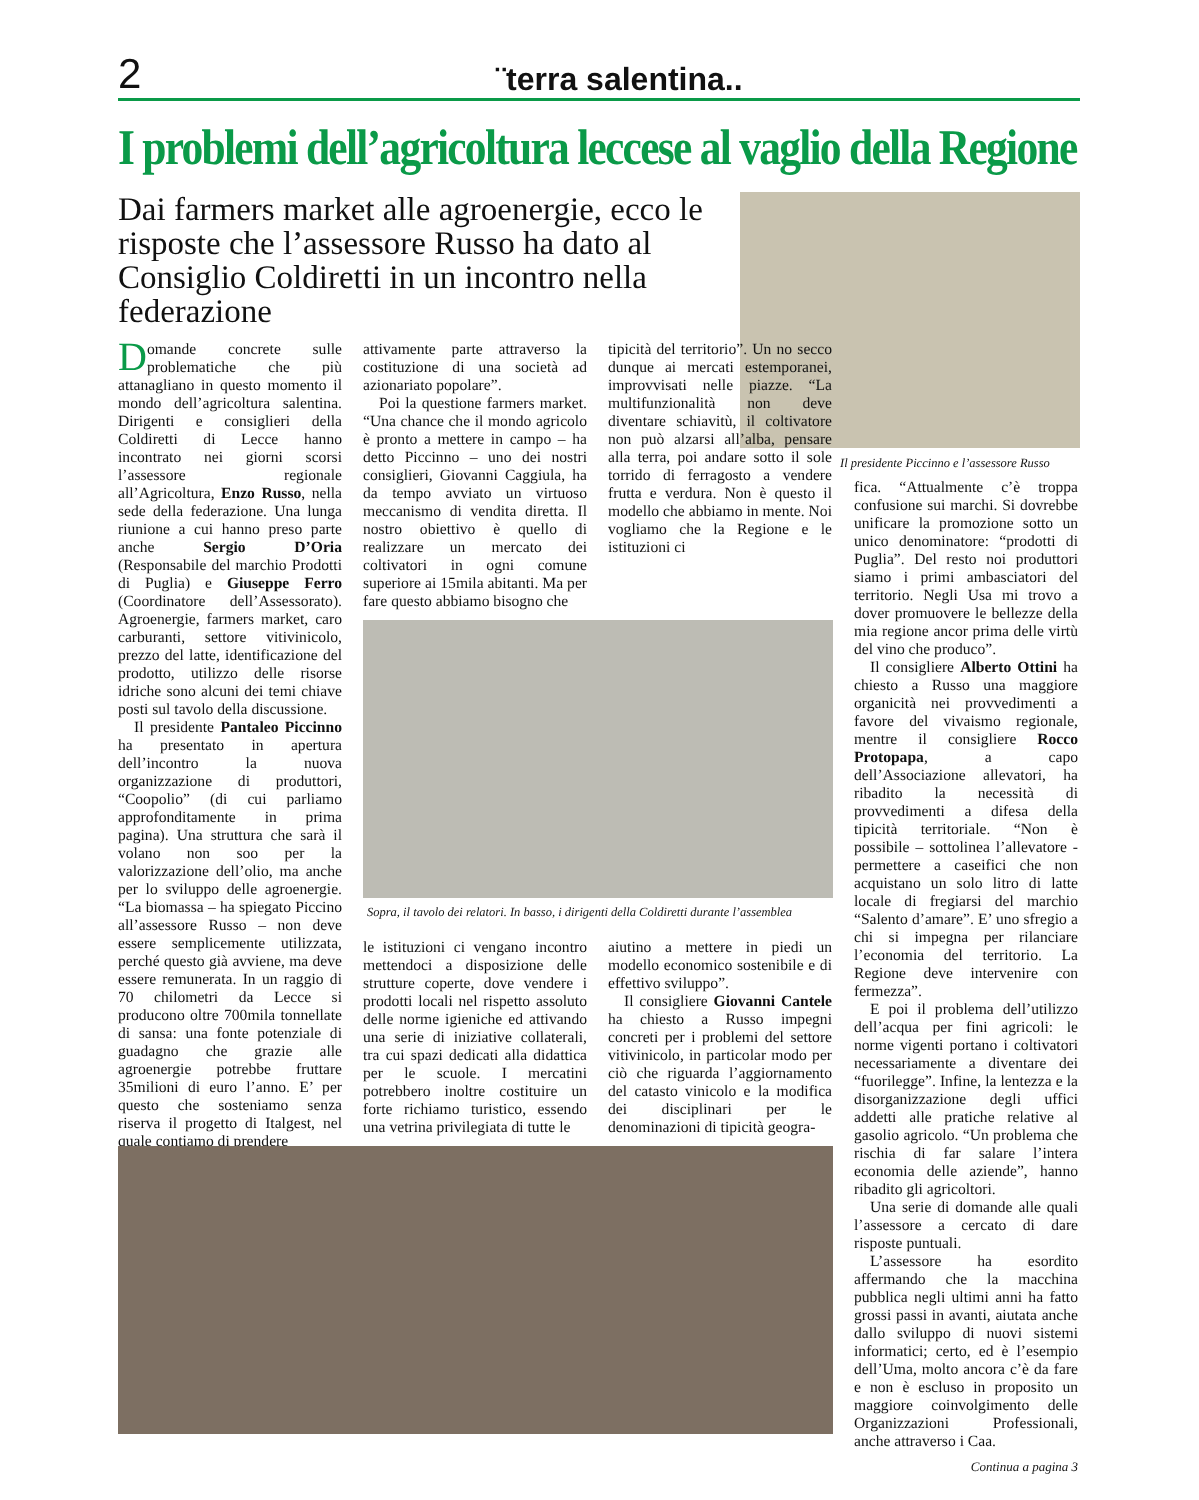2 ¨terra salentina..
I problemi dell’agricoltura leccese al vaglio della Regione
Dai farmers market alle agroenergie, ecco le risposte che l’assessore Russo ha dato al Consiglio Coldiretti in un incontro nella federazione
Il presidente Piccinno e l’assessore Russo
Domande concrete sulle problematiche che più attanagliano in questo momento il mondo dell’agricoltura salentina. Dirigenti e consiglieri della Coldiretti di Lecce hanno incontrato nei giorni scorsi l’assessore regionale all’Agricoltura, Enzo Russo, nella sede della federazione. Una lunga riunione a cui hanno preso parte anche Sergio D’Oria (Responsabile del marchio Prodotti di Puglia) e Giuseppe Ferro (Coordinatore dell’Assessorato). Agroenergie, farmers market, caro carburanti, settore vitivinicolo, prezzo del latte, identificazione del prodotto, utilizzo delle risorse idriche sono alcuni dei temi chiave posti sul tavolo della discussione.
Il presidente Pantaleo Piccinno ha presentato in apertura dell’incontro la nuova organizzazione di produttori, “Coopolio” (di cui parliamo approfonditamente in prima pagina). Una struttura che sarà il volano non soo per la valorizzazione dell’olio, ma anche per lo sviluppo delle agroenergie. “La biomassa – ha spiegato Piccino all’assessore Russo – non deve essere semplicemente utilizzata, perché questo già avviene, ma deve essere remunerata. In un raggio di 70 chilometri da Lecce si producono oltre 700mila tonnellate di sansa: una fonte potenziale di guadagno che grazie alle agroenergie potrebbe fruttare 35milioni di euro l’anno. E’ per questo che sosteniamo senza riserva il progetto di Italgest, nel quale contiamo di prendere
attivamente parte attraverso la costituzione di una società ad azionariato popolare”.
Poi la questione farmers market. “Una chance che il mondo agricolo è pronto a mettere in campo – ha detto Piccinno – uno dei nostri consiglieri, Giovanni Caggiula, ha da tempo avviato un virtuoso meccanismo di vendita diretta. Il nostro obiettivo è quello di realizzare un mercato dei coltivatori in ogni comune superiore ai 15mila abitanti. Ma per fare questo abbiamo bisogno che
tipicità del territorio”. Un no secco dunque ai mercati estemporanei, improvvisati nelle piazze. “La multifunzionalità non deve diventare schiavitù, il coltivatore non può alzarsi all’alba, pensare alla terra, poi andare sotto il sole torrido di ferragosto a vendere frutta e verdura. Non è questo il modello che abbiamo in mente. Noi vogliamo che la Regione e le istituzioni ci
Sopra, il tavolo dei relatori. In basso, i dirigenti della Coldiretti durante l’assemblea
le istituzioni ci vengano incontro mettendoci a disposizione delle strutture coperte, dove vendere i prodotti locali nel rispetto assoluto delle norme igieniche ed attivando una serie di iniziative collaterali, tra cui spazi dedicati alla didattica per le scuole. I mercatini potrebbero inoltre costituire un forte richiamo turistico, essendo una vetrina privilegiata di tutte le
aiutino a mettere in piedi un modello economico sostenibile e di effettivo sviluppo”.
Il consigliere Giovanni Cantele ha chiesto a Russo impegni concreti per i problemi del settore vitivinicolo, in particolar modo per ciò che riguarda l’aggiornamento del catasto vinicolo e la modifica dei disciplinari per le denominazioni di tipicità geogra-
fica. “Attualmente c’è troppa confusione sui marchi. Si dovrebbe unificare la promozione sotto un unico denominatore: “prodotti di Puglia”. Del resto noi produttori siamo i primi ambasciatori del territorio. Negli Usa mi trovo a dover promuovere le bellezze della mia regione ancor prima delle virtù del vino che produco”.
Il consigliere Alberto Ottini ha chiesto a Russo una maggiore organicità nei provvedimenti a favore del vivaismo regionale, mentre il consigliere Rocco Protopapa, a capo dell’Associazione allevatori, ha ribadito la necessità di provvedimenti a difesa della tipicità territoriale. “Non è possibile – sottolinea l’allevatore - permettere a caseifici che non acquistano un solo litro di latte locale di fregiarsi del marchio “Salento d’amare”. E’ uno sfregio a chi si impegna per rilanciare l’economia del territorio. La Regione deve intervenire con fermezza”.
E poi il problema dell’utilizzo dell’acqua per fini agricoli: le norme vigenti portano i coltivatori necessariamente a diventare dei “fuorilegge”. Infine, la lentezza e la disorganizzazione degli uffici addetti alle pratiche relative al gasolio agricolo. “Un problema che rischia di far salare l’intera economia delle aziende”, hanno ribadito gli agricoltori.
Una serie di domande alle quali l’assessore a cercato di dare risposte puntuali.
L’assessore ha esordito affermando che la macchina pubblica negli ultimi anni ha fatto grossi passi in avanti, aiutata anche dallo sviluppo di nuovi sistemi informatici; certo, ed è l’esempio dell’Uma, molto ancora c’è da fare e non è escluso in proposito un maggiore coinvolgimento delle Organizzazioni Professionali, anche attraverso i Caa.
Continua a pagina 3